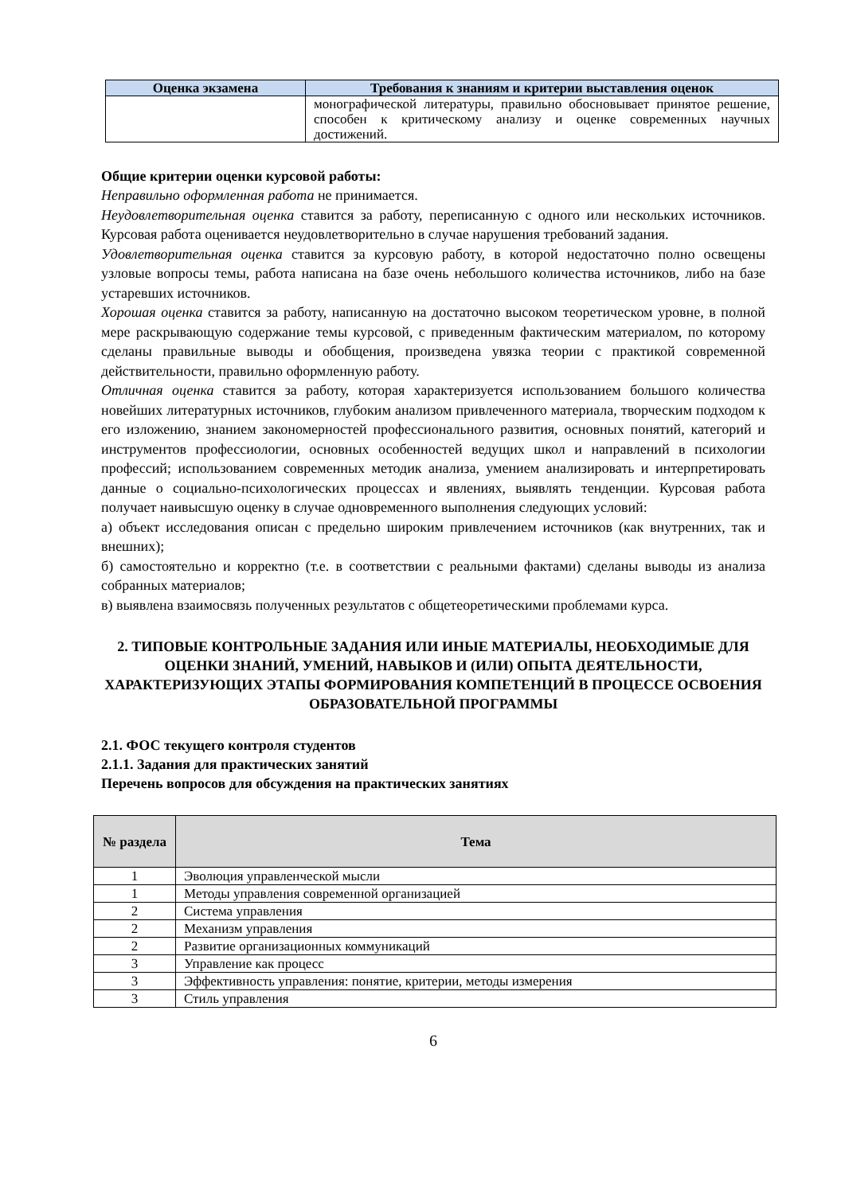| Оценка экзамена | Требования к знаниям и критерии выставления оценок |
| --- | --- |
| | монографической литературы, правильно обосновывает принятое решение, способен к критическому анализу и оценке современных научных достижений. |
Общие критерии оценки курсовой работы:
Неправильно оформленная работа не принимается.
Неудовлетворительная оценка ставится за работу, переписанную с одного или нескольких источников. Курсовая работа оценивается неудовлетворительно в случае нарушения требований задания.
Удовлетворительная оценка ставится за курсовую работу, в которой недостаточно полно освещены узловые вопросы темы, работа написана на базе очень небольшого количества источников, либо на базе устаревших источников.
Хорошая оценка ставится за работу, написанную на достаточно высоком теоретическом уровне, в полной мере раскрывающую содержание темы курсовой, с приведенным фактическим материалом, по которому сделаны правильные выводы и обобщения, произведена увязка теории с практикой современной действительности, правильно оформленную работу.
Отличная оценка ставится за работу, которая характеризуется использованием большого количества новейших литературных источников, глубоким анализом привлеченного материала, творческим подходом к его изложению, знанием закономерностей профессионального развития, основных понятий, категорий и инструментов профессиологии, основных особенностей ведущих школ и направлений в психологии профессий; использованием современных методик анализа, умением анализировать и интерпретировать данные о социально-психологических процессах и явлениях, выявлять тенденции. Курсовая работа получает наивысшую оценку в случае одновременного выполнения следующих условий:
а) объект исследования описан с предельно широким привлечением источников (как внутренних, так и внешних);
б) самостоятельно и корректно (т.е. в соответствии с реальными фактами) сделаны выводы из анализа собранных материалов;
в) выявлена взаимосвязь полученных результатов с общетеоретическими проблемами курса.
2. ТИПОВЫЕ КОНТРОЛЬНЫЕ ЗАДАНИЯ ИЛИ ИНЫЕ МАТЕРИАЛЫ, НЕОБХОДИМЫЕ ДЛЯ ОЦЕНКИ ЗНАНИЙ, УМЕНИЙ, НАВЫКОВ И (ИЛИ) ОПЫТА ДЕЯТЕЛЬНОСТИ, ХАРАКТЕРИЗУЮЩИХ ЭТАПЫ ФОРМИРОВАНИЯ КОМПЕТЕНЦИЙ В ПРОЦЕССЕ ОСВОЕНИЯ ОБРАЗОВАТЕЛЬНОЙ ПРОГРАММЫ
2.1. ФОС текущего контроля студентов
2.1.1. Задания для практических занятий
Перечень вопросов для обсуждения на практических занятиях
| № раздела | Тема |
| --- | --- |
| 1 | Эволюция управленческой мысли |
| 1 | Методы управления современной организацией |
| 2 | Система управления |
| 2 | Механизм управления |
| 2 | Развитие организационных коммуникаций |
| 3 | Управление как процесс |
| 3 | Эффективность управления: понятие, критерии, методы измерения |
| 3 | Стиль управления |
6